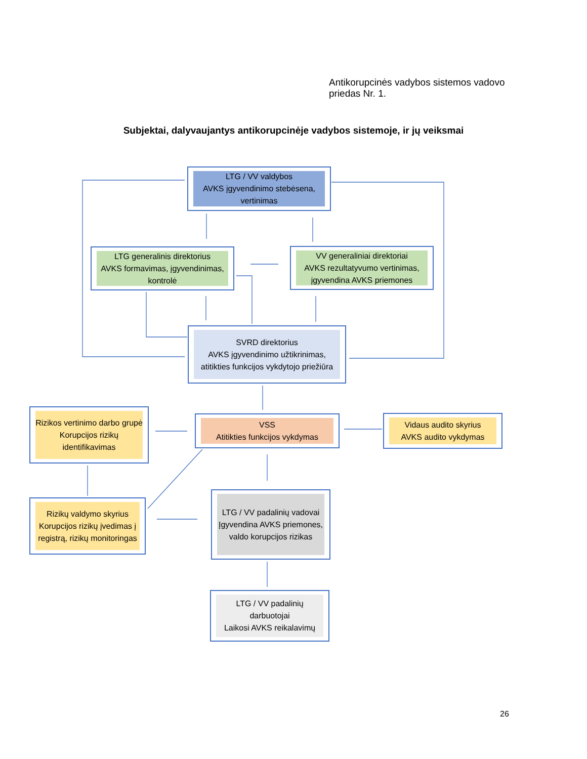Antikorupcinės vadybos sistemos vadovo
priedas Nr. 1.
Subjektai, dalyvaujantys antikorupcinėje vadybos sistemoje, ir jų veiksmai
LTG / VV valdybos
AVKS įgyvendinimo stebėsena, vertinimas
LTG generalinis direktorius
AVKS formavimas, įgyvendinimas, kontrolė
VV generaliniai direktoriai
AVKS rezultatyvumo vertinimas, įgyvendina AVKS priemones
SVRD direktorius
AVKS įgyvendinimo užtikrinimas, atitikties funkcijos vykdytojo priežiūra
Rizikos vertinimo darbo grupė
Korupcijos rizikų identifikavimas
VSS
Atitikties funkcijos vykdymas
Vidaus audito skyrius
AVKS audito vykdymas
Rizikų valdymo skyrius
Korupcijos rizikų įvedimas į registrą, rizikų monitoringas
LTG / VV padalinių vadovai
Įgyvendina AVKS priemones, valdo korupcijos rizikas
LTG / VV padalinių darbuotojai
Laikosi AVKS reikalavimų
26